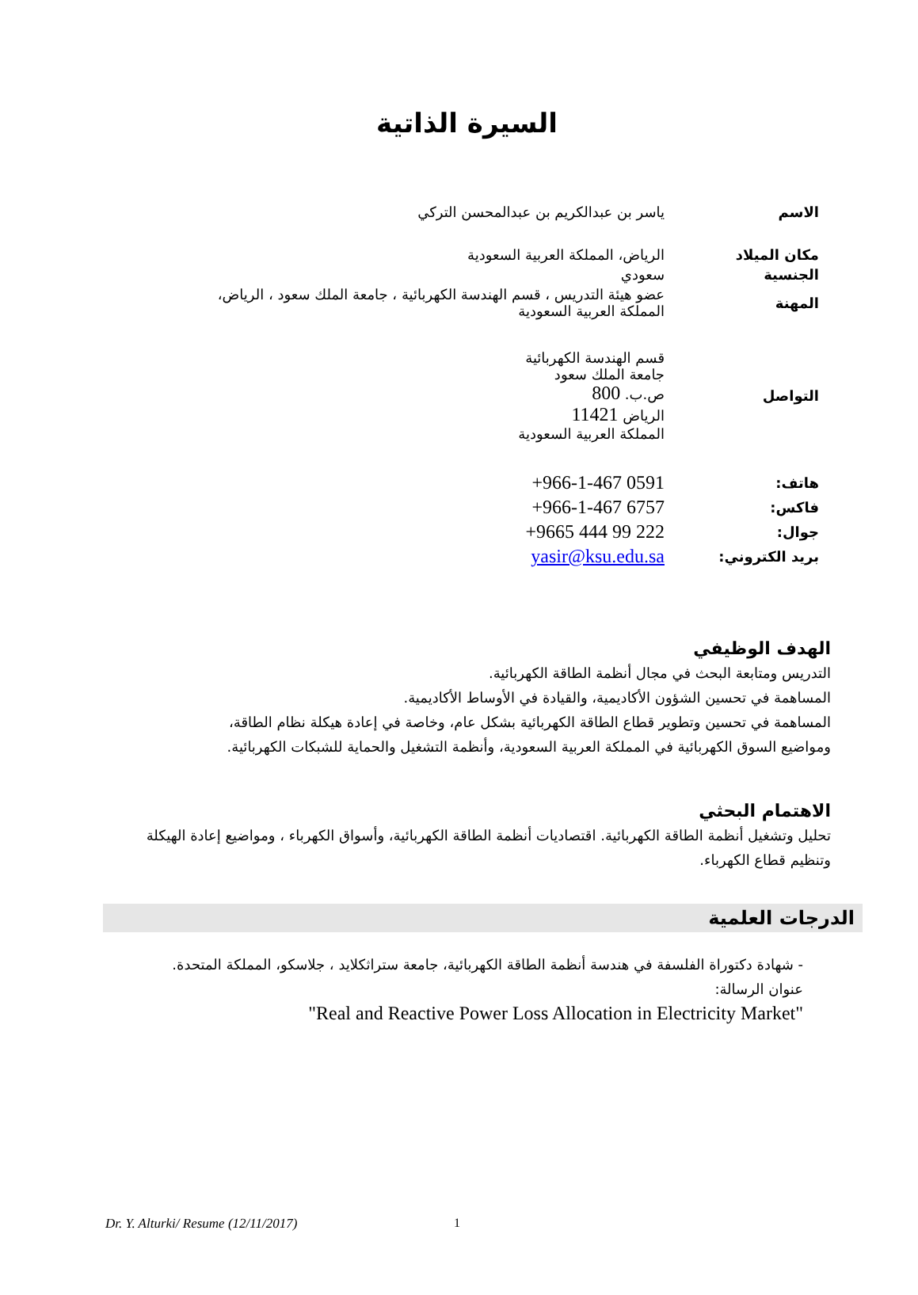السيرة الذاتية
| الاسم | ياسر بن عبدالكريم بن عبدالمحسن التركي |
| مكان الميلاد | الرياض، المملكة العربية السعودية |
| الجنسية | سعودي |
| المهنة | عضو هيئة التدريس ، قسم الهندسة الكهربائية ، جامعة الملك سعود ، الرياض، المملكة العربية السعودية |
| التواصل | قسم الهندسة الكهربائية جامعة الملك سعود ص.ب. 800 الرياض 11421 المملكة العربية السعودية |
| هاتف: | +966-1-467 0591 |
| فاكس: | +966-1-467 6757 |
| جوال: | +9665 444 99 222 |
| بريد الكتروني: | yasir@ksu.edu.sa |
الهدف الوظيفي
التدريس ومتابعة البحث في مجال أنظمة الطاقة الكهربائية.
المساهمة في تحسين الشؤون الأكاديمية، والقيادة في الأوساط الأكاديمية.
المساهمة في تحسين وتطوير قطاع الطاقة الكهربائية بشكل عام، وخاصة في إعادة هيكلة نظام الطاقة،
ومواضيع السوق الكهربائية في المملكة العربية السعودية، وأنظمة التشغيل والحماية للشبكات الكهربائية.
الاهتمام البحثي
تحليل وتشغيل أنظمة الطاقة الكهربائية. اقتصاديات أنظمة الطاقة الكهربائية، وأسواق الكهرباء ، ومواضيع إعادة الهيكلة وتنظيم قطاع الكهرباء.
الدرجات العلمية
- شهادة دكتوراة الفلسفة في هندسة أنظمة الطاقة الكهربائية، جامعة ستراثكلايد ، جلاسكو، المملكة المتحدة.
عنوان الرسالة:
"Real and Reactive Power Loss Allocation in Electricity Market"
Dr. Y. Alturki/ Resume (12/11/2017) 1